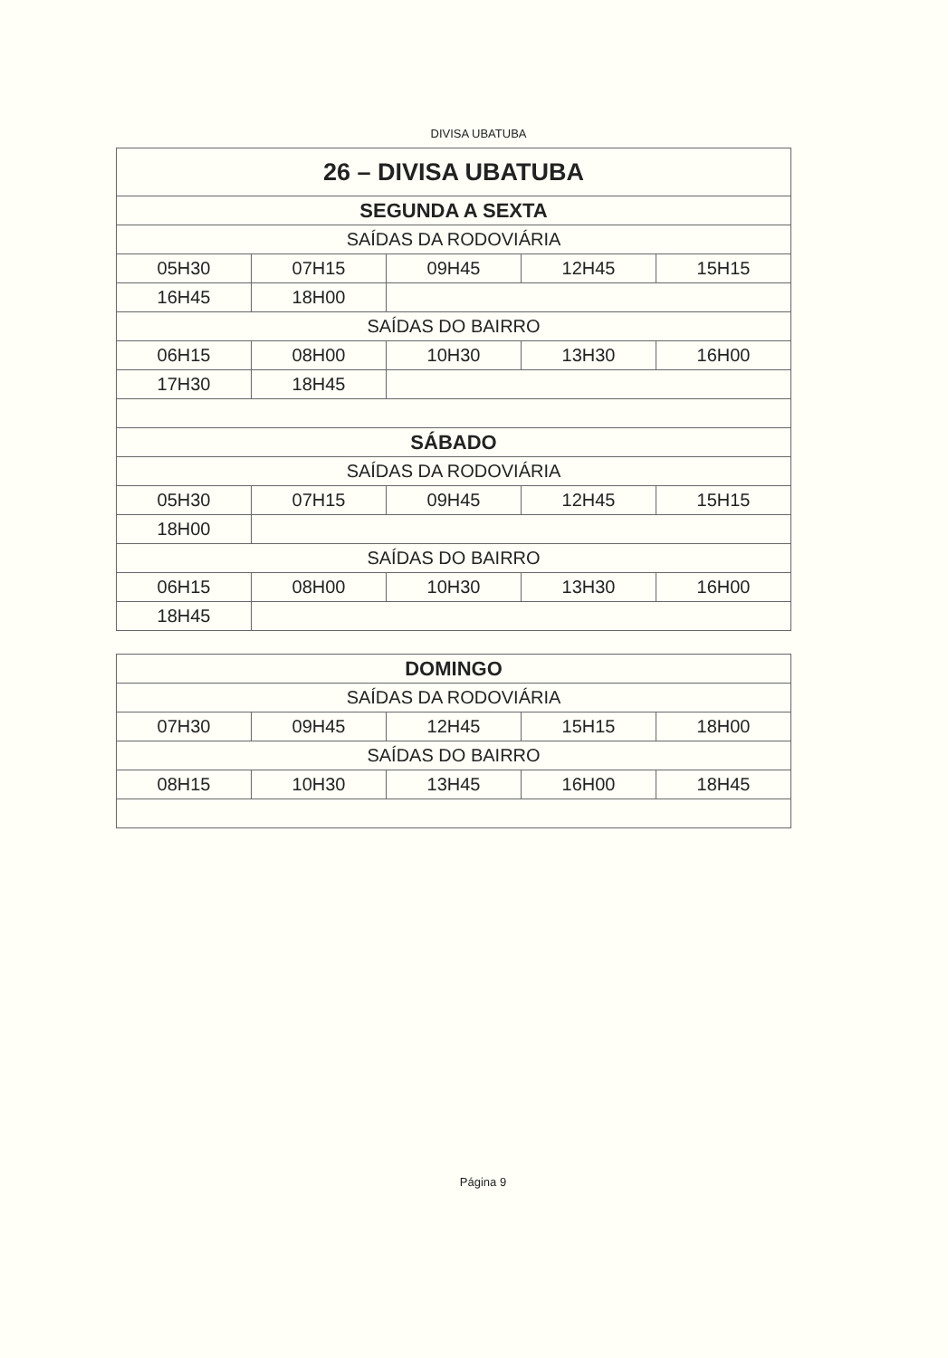DIVISA UBATUBA
| 26 – DIVISA UBATUBA | | | | |
| --- | --- | --- | --- | --- |
| SEGUNDA A SEXTA | | | | |
| SAÍDAS DA RODOVIÁRIA | | | | |
| 05H30 | 07H15 | 09H45 | 12H45 | 15H15 |
| 16H45 | 18H00 | | | |
| SAÍDAS DO BAIRRO | | | | |
| 06H15 | 08H00 | 10H30 | 13H30 | 16H00 |
| 17H30 | 18H45 | | | |
| SÁBADO | | | | |
| SAÍDAS DA RODOVIÁRIA | | | | |
| 05H30 | 07H15 | 09H45 | 12H45 | 15H15 |
| 18H00 | | | | |
| SAÍDAS DO BAIRRO | | | | |
| 06H15 | 08H00 | 10H30 | 13H30 | 16H00 |
| 18H45 | | | | |
| DOMINGO | | | | |
| --- | --- | --- | --- | --- |
| SAÍDAS DA RODOVIÁRIA | | | | |
| 07H30 | 09H45 | 12H45 | 15H15 | 18H00 |
| SAÍDAS DO BAIRRO | | | | |
| 08H15 | 10H30 | 13H45 | 16H00 | 18H45 |
Página 9